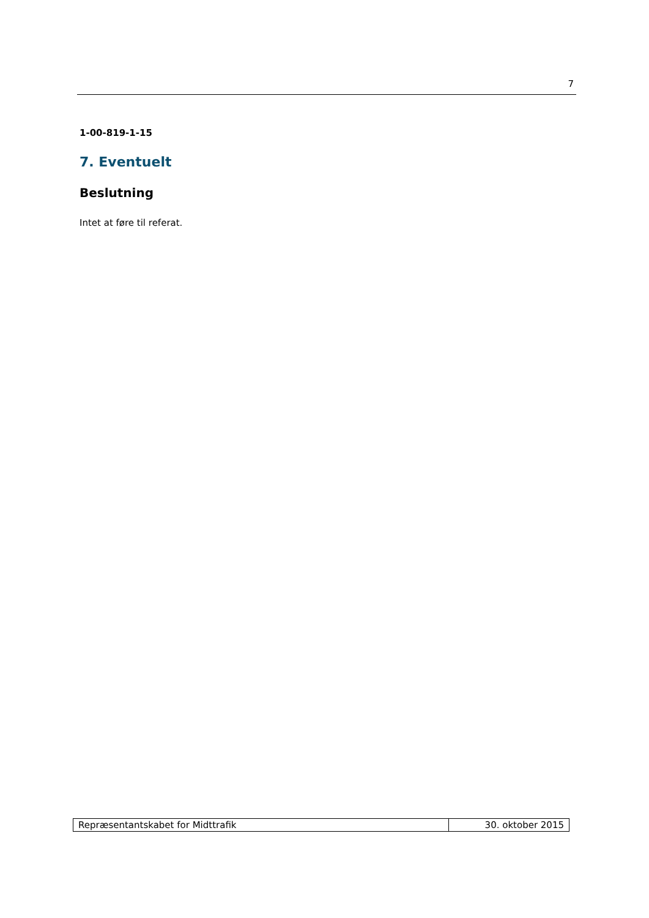7
1-00-819-1-15
7. Eventuelt
Beslutning
Intet at føre til referat.
| Repræsentantskabet for Midttrafik | 30. oktober 2015 |